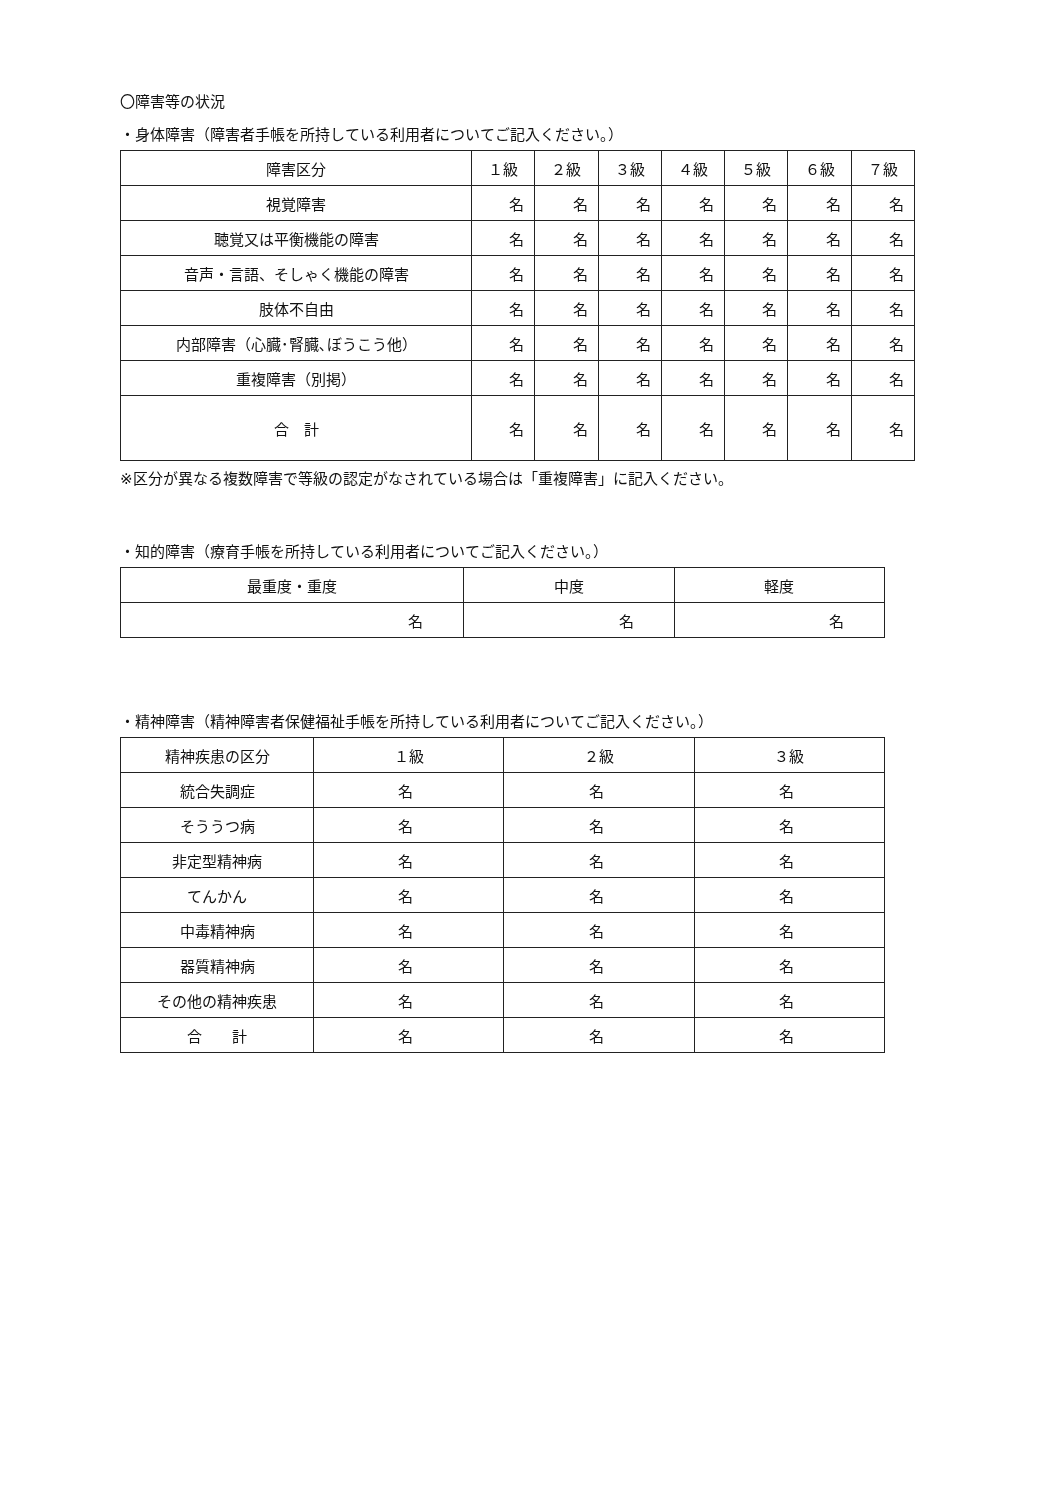〇障害等の状況
・身体障害（障害者手帳を所持している利用者についてご記入ください。）
| 障害区分 | １級 | ２級 | ３級 | ４級 | ５級 | ６級 | ７級 |
| --- | --- | --- | --- | --- | --- | --- | --- |
| 視覚障害 | 名 | 名 | 名 | 名 | 名 | 名 | 名 |
| 聴覚又は平衡機能の障害 | 名 | 名 | 名 | 名 | 名 | 名 | 名 |
| 音声・言語、そしゃく機能の障害 | 名 | 名 | 名 | 名 | 名 | 名 | 名 |
| 肢体不自由 | 名 | 名 | 名 | 名 | 名 | 名 | 名 |
| 内部障害（心臓･腎臓､ぼうこう他） | 名 | 名 | 名 | 名 | 名 | 名 | 名 |
| 重複障害（別掲） | 名 | 名 | 名 | 名 | 名 | 名 | 名 |
| 合 計 | 名 | 名 | 名 | 名 | 名 | 名 | 名 |
※区分が異なる複数障害で等級の認定がなされている場合は「重複障害」に記入ください。
・知的障害（療育手帳を所持している利用者についてご記入ください。）
| 最重度・重度 | 中度 | 軽度 |
| --- | --- | --- |
| 名 | 名 | 名 |
・精神障害（精神障害者保健福祉手帳を所持している利用者についてご記入ください。）
| 精神疾患の区分 | １級 | ２級 | ３級 |
| --- | --- | --- | --- |
| 統合失調症 | 名 | 名 | 名 |
| そううつ病 | 名 | 名 | 名 |
| 非定型精神病 | 名 | 名 | 名 |
| てんかん | 名 | 名 | 名 |
| 中毒精神病 | 名 | 名 | 名 |
| 器質精神病 | 名 | 名 | 名 |
| その他の精神疾患 | 名 | 名 | 名 |
| 合 計 | 名 | 名 | 名 |